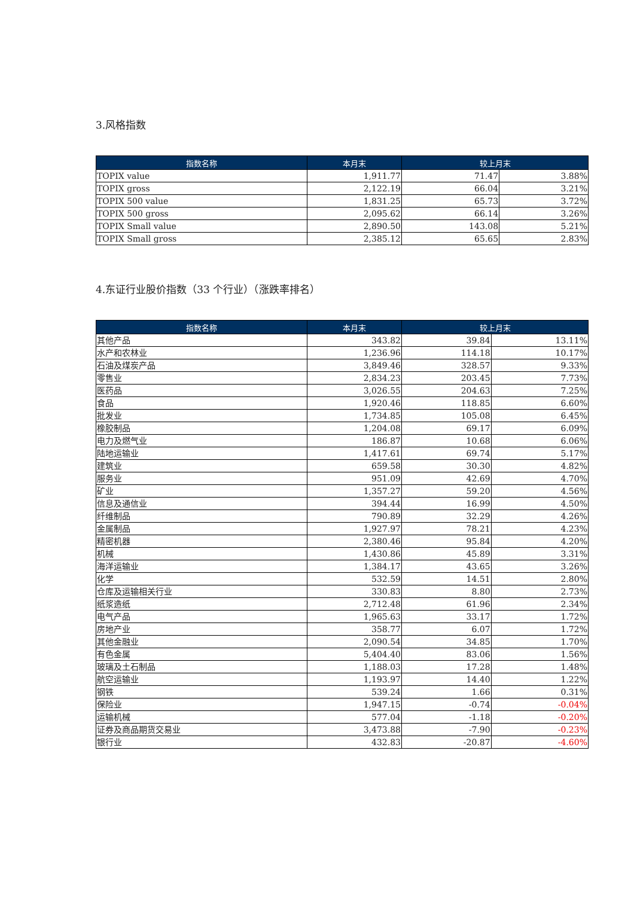3.风格指数
| 指数名称 | 本月末 | 较上月末 | |
| --- | --- | --- | --- |
| TOPIX value | 1,911.77 | 71.47 | 3.88% |
| TOPIX gross | 2,122.19 | 66.04 | 3.21% |
| TOPIX 500 value | 1,831.25 | 65.73 | 3.72% |
| TOPIX 500 gross | 2,095.62 | 66.14 | 3.26% |
| TOPIX Small value | 2,890.50 | 143.08 | 5.21% |
| TOPIX Small gross | 2,385.12 | 65.65 | 2.83% |
4.东证行业股价指数（33 个行业）（涨跌率排名）
| 指数名称 | 本月末 | 较上月末 | |
| --- | --- | --- | --- |
| 其他产品 | 343.82 | 39.84 | 13.11% |
| 水产和农林业 | 1,236.96 | 114.18 | 10.17% |
| 石油及煤炭产品 | 3,849.46 | 328.57 | 9.33% |
| 零售业 | 2,834.23 | 203.45 | 7.73% |
| 医药品 | 3,026.55 | 204.63 | 7.25% |
| 食品 | 1,920.46 | 118.85 | 6.60% |
| 批发业 | 1,734.85 | 105.08 | 6.45% |
| 橡胶制品 | 1,204.08 | 69.17 | 6.09% |
| 电力及燃气业 | 186.87 | 10.68 | 6.06% |
| 陆地运输业 | 1,417.61 | 69.74 | 5.17% |
| 建筑业 | 659.58 | 30.30 | 4.82% |
| 服务业 | 951.09 | 42.69 | 4.70% |
| 矿业 | 1,357.27 | 59.20 | 4.56% |
| 信息及通信业 | 394.44 | 16.99 | 4.50% |
| 纤维制品 | 790.89 | 32.29 | 4.26% |
| 金属制品 | 1,927.97 | 78.21 | 4.23% |
| 精密机器 | 2,380.46 | 95.84 | 4.20% |
| 机械 | 1,430.86 | 45.89 | 3.31% |
| 海洋运输业 | 1,384.17 | 43.65 | 3.26% |
| 化学 | 532.59 | 14.51 | 2.80% |
| 仓库及运输相关行业 | 330.83 | 8.80 | 2.73% |
| 纸浆造纸 | 2,712.48 | 61.96 | 2.34% |
| 电气产品 | 1,965.63 | 33.17 | 1.72% |
| 房地产业 | 358.77 | 6.07 | 1.72% |
| 其他金融业 | 2,090.54 | 34.85 | 1.70% |
| 有色金属 | 5,404.40 | 83.06 | 1.56% |
| 玻璃及土石制品 | 1,188.03 | 17.28 | 1.48% |
| 航空运输业 | 1,193.97 | 14.40 | 1.22% |
| 钢铁 | 539.24 | 1.66 | 0.31% |
| 保险业 | 1,947.15 | -0.74 | -0.04% |
| 运输机械 | 577.04 | -1.18 | -0.20% |
| 证券及商品期货交易业 | 3,473.88 | -7.90 | -0.23% |
| 银行业 | 432.83 | -20.87 | -4.60% |